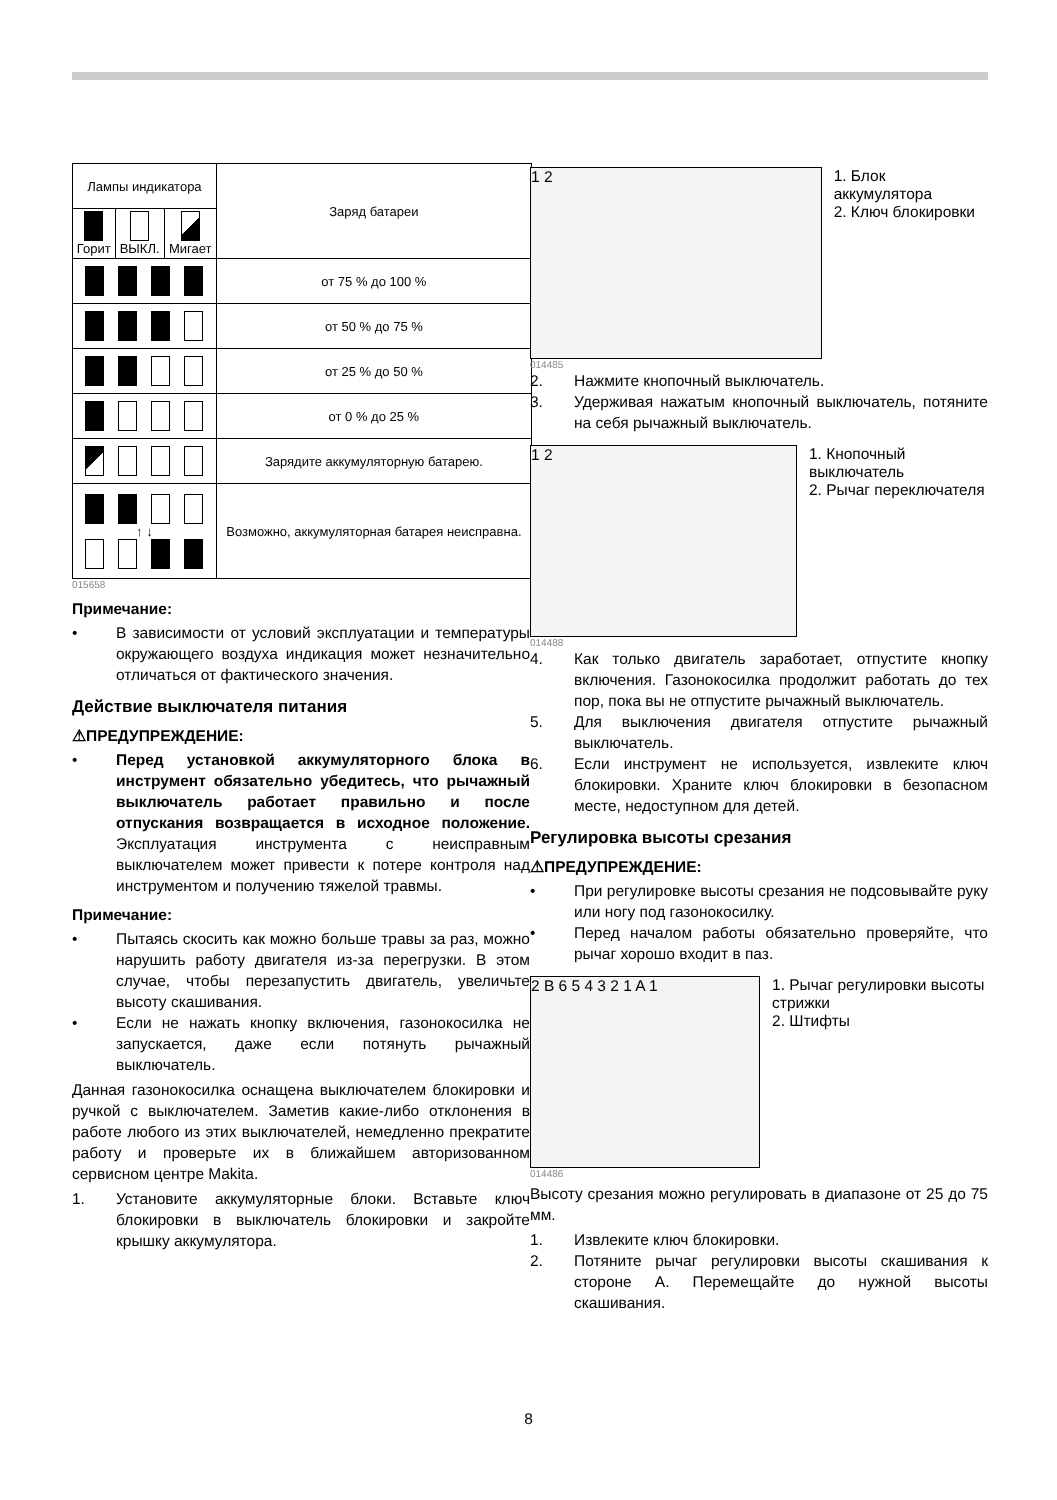| Лампы индикатора | | | Заряд батареи |
| --- | --- | --- | --- |
| Горит | ВЫКЛ. | Мигает | |
| | | | от 75 % до 100 % |
| | | | от 50 % до 75 % |
| | | | от 25 % до 50 % |
| | | | от 0 % до 25 % |
| | | | Зарядите аккумуляторную батарею. |
| ↑ ↓ | | | Возможно, аккумуляторная батарея неисправна. |
015658
Примечание:
• В зависимости от условий эксплуатации и температуры окружающего воздуха индикация может незначительно отличаться от фактического значения.
Действие выключателя питания
⚠ПРЕДУПРЕЖДЕНИЕ:
• Перед установкой аккумуляторного блока в инструмент обязательно убедитесь, что рычажный выключатель работает правильно и после отпускания возвращается в исходное положение. Эксплуатация инструмента с неисправным выключателем может привести к потере контроля над инструментом и получению тяжелой травмы.
Примечание:
• Пытаясь скосить как можно больше травы за раз, можно нарушить работу двигателя из-за перегрузки. В этом случае, чтобы перезапустить двигатель, увеличьте высоту скашивания.
• Если не нажать кнопку включения, газонокосилка не запускается, даже если потянуть рычажный выключатель.
Данная газонокосилка оснащена выключателем блокировки и ручкой с выключателем. Заметив какие-либо отклонения в работе любого из этих выключателей, немедленно прекратите работу и проверьте их в ближайшем авторизованном сервисном центре Makita.
1. Установите аккумуляторные блоки. Вставьте ключ блокировки в выключатель блокировки и закройте крышку аккумулятора.
1 2
1. Блок аккумулятора
2. Ключ блокировки
014485
2. Нажмите кнопочный выключатель.
3. Удерживая нажатым кнопочный выключатель, потяните на себя рычажный выключатель.
1 2
1. Кнопочный выключатель
2. Рычаг переключателя
014488
4. Как только двигатель заработает, отпустите кнопку включения. Газонокосилка продолжит работать до тех пор, пока вы не отпустите рычажный выключатель.
5. Для выключения двигателя отпустите рычажный выключатель.
6. Если инструмент не используется, извлеките ключ блокировки. Храните ключ блокировки в безопасном месте, недоступном для детей.
Регулировка высоты срезания
⚠ПРЕДУПРЕЖДЕНИЕ:
• При регулировке высоты срезания не подсовывайте руку или ногу под газонокосилку.
• Перед началом работы обязательно проверяйте, что рычаг хорошо входит в паз.
2 B 6 5 4 3 2 1 A 1
1. Рычаг регулировки высоты стрижки
2. Штифты
014486
Высоту срезания можно регулировать в диапазоне от 25 до 75 мм.
1. Извлеките ключ блокировки.
2. Потяните рычаг регулировки высоты скашивания к стороне A. Перемещайте до нужной высоты скашивания.
8